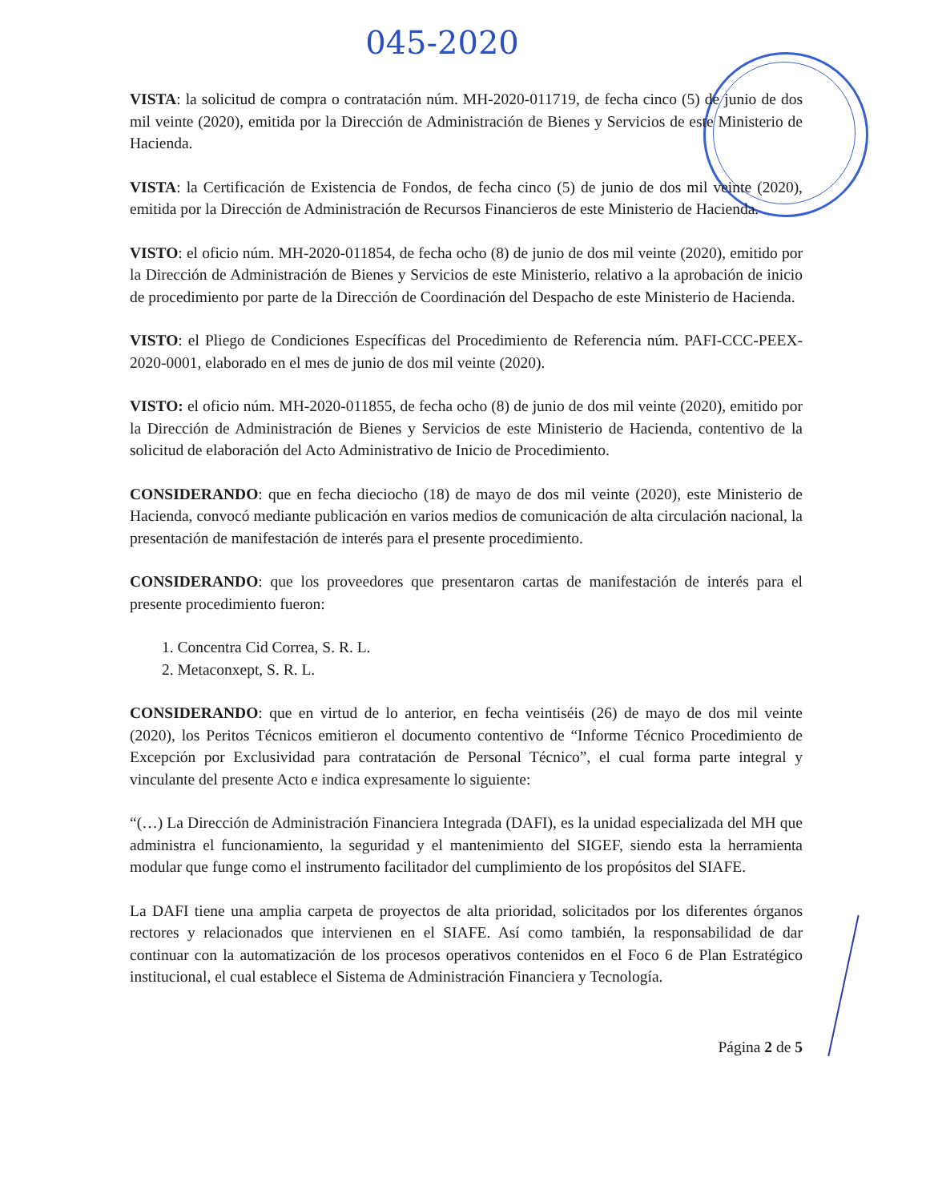045-2020
VISTA: la solicitud de compra o contratación núm. MH-2020-011719, de fecha cinco (5) de junio de dos mil veinte (2020), emitida por la Dirección de Administración de Bienes y Servicios de este Ministerio de Hacienda.
VISTA: la Certificación de Existencia de Fondos, de fecha cinco (5) de junio de dos mil veinte (2020), emitida por la Dirección de Administración de Recursos Financieros de este Ministerio de Hacienda.
VISTO: el oficio núm. MH-2020-011854, de fecha ocho (8) de junio de dos mil veinte (2020), emitido por la Dirección de Administración de Bienes y Servicios de este Ministerio, relativo a la aprobación de inicio de procedimiento por parte de la Dirección de Coordinación del Despacho de este Ministerio de Hacienda.
VISTO: el Pliego de Condiciones Específicas del Procedimiento de Referencia núm. PAFI-CCC-PEEX-2020-0001, elaborado en el mes de junio de dos mil veinte (2020).
VISTO: el oficio núm. MH-2020-011855, de fecha ocho (8) de junio de dos mil veinte (2020), emitido por la Dirección de Administración de Bienes y Servicios de este Ministerio de Hacienda, contentivo de la solicitud de elaboración del Acto Administrativo de Inicio de Procedimiento.
CONSIDERANDO: que en fecha dieciocho (18) de mayo de dos mil veinte (2020), este Ministerio de Hacienda, convocó mediante publicación en varios medios de comunicación de alta circulación nacional, la presentación de manifestación de interés para el presente procedimiento.
CONSIDERANDO: que los proveedores que presentaron cartas de manifestación de interés para el presente procedimiento fueron:
1. Concentra Cid Correa, S. R. L.
2. Metaconxept, S. R. L.
CONSIDERANDO: que en virtud de lo anterior, en fecha veintiséis (26) de mayo de dos mil veinte (2020), los Peritos Técnicos emitieron el documento contentivo de “Informe Técnico Procedimiento de Excepción por Exclusividad para contratación de Personal Técnico”, el cual forma parte integral y vinculante del presente Acto e indica expresamente lo siguiente:
“(…) La Dirección de Administración Financiera Integrada (DAFI), es la unidad especializada del MH que administra el funcionamiento, la seguridad y el mantenimiento del SIGEF, siendo esta la herramienta modular que funge como el instrumento facilitador del cumplimiento de los propósitos del SIAFE.
La DAFI tiene una amplia carpeta de proyectos de alta prioridad, solicitados por los diferentes órganos rectores y relacionados que intervienen en el SIAFE. Así como también, la responsabilidad de dar continuar con la automatización de los procesos operativos contenidos en el Foco 6 de Plan Estratégico institucional, el cual establece el Sistema de Administración Financiera y Tecnología.
Página 2 de 5